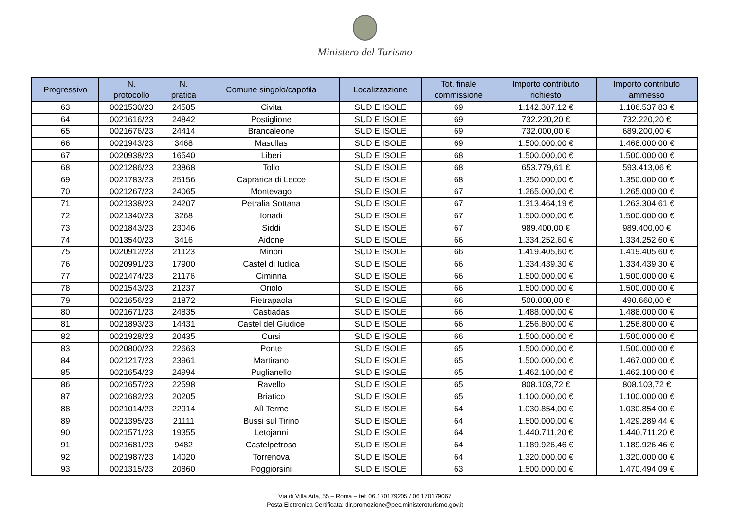Ministero del Turismo
| Progressivo | N. protocollo | N. pratica | Comune singolo/capofila | Localizzazione | Tot. finale commissione | Importo contributo richiesto | Importo contributo ammesso |
| --- | --- | --- | --- | --- | --- | --- | --- |
| 63 | 0021530/23 | 24585 | Civita | SUD E ISOLE | 69 | 1.142.307,12 € | 1.106.537,83 € |
| 64 | 0021616/23 | 24842 | Postiglione | SUD E ISOLE | 69 | 732.220,20 € | 732.220,20 € |
| 65 | 0021676/23 | 24414 | Brancaleone | SUD E ISOLE | 69 | 732.000,00 € | 689.200,00 € |
| 66 | 0021943/23 | 3468 | Masullas | SUD E ISOLE | 69 | 1.500.000,00 € | 1.468.000,00 € |
| 67 | 0020938/23 | 16540 | Liberi | SUD E ISOLE | 68 | 1.500.000,00 € | 1.500.000,00 € |
| 68 | 0021286/23 | 23868 | Tollo | SUD E ISOLE | 68 | 653.779,61 € | 593.413,06 € |
| 69 | 0021783/23 | 25156 | Caprarica di Lecce | SUD E ISOLE | 68 | 1.350.000,00 € | 1.350.000,00 € |
| 70 | 0021267/23 | 24065 | Montevago | SUD E ISOLE | 67 | 1.265.000,00 € | 1.265.000,00 € |
| 71 | 0021338/23 | 24207 | Petralia Sottana | SUD E ISOLE | 67 | 1.313.464,19 € | 1.263.304,61 € |
| 72 | 0021340/23 | 3268 | Ionadi | SUD E ISOLE | 67 | 1.500.000,00 € | 1.500.000,00 € |
| 73 | 0021843/23 | 23046 | Siddi | SUD E ISOLE | 67 | 989.400,00 € | 989.400,00 € |
| 74 | 0013540/23 | 3416 | Aidone | SUD E ISOLE | 66 | 1.334.252,60 € | 1.334.252,60 € |
| 75 | 0020912/23 | 21123 | Minori | SUD E ISOLE | 66 | 1.419.405,60 € | 1.419.405,60 € |
| 76 | 0020991/23 | 17900 | Castel di Iudica | SUD E ISOLE | 66 | 1.334.439,30 € | 1.334.439,30 € |
| 77 | 0021474/23 | 21176 | Ciminna | SUD E ISOLE | 66 | 1.500.000,00 € | 1.500.000,00 € |
| 78 | 0021543/23 | 21237 | Oriolo | SUD E ISOLE | 66 | 1.500.000,00 € | 1.500.000,00 € |
| 79 | 0021656/23 | 21872 | Pietrapaola | SUD E ISOLE | 66 | 500.000,00 € | 490.660,00 € |
| 80 | 0021671/23 | 24835 | Castiadas | SUD E ISOLE | 66 | 1.488.000,00 € | 1.488.000,00 € |
| 81 | 0021893/23 | 14431 | Castel del Giudice | SUD E ISOLE | 66 | 1.256.800,00 € | 1.256.800,00 € |
| 82 | 0021928/23 | 20435 | Cursi | SUD E ISOLE | 66 | 1.500.000,00 € | 1.500.000,00 € |
| 83 | 0020800/23 | 22663 | Ponte | SUD E ISOLE | 65 | 1.500.000,00 € | 1.500.000,00 € |
| 84 | 0021217/23 | 23961 | Martirano | SUD E ISOLE | 65 | 1.500.000,00 € | 1.467.000,00 € |
| 85 | 0021654/23 | 24994 | Puglianello | SUD E ISOLE | 65 | 1.462.100,00 € | 1.462.100,00 € |
| 86 | 0021657/23 | 22598 | Ravello | SUD E ISOLE | 65 | 808.103,72 € | 808.103,72 € |
| 87 | 0021682/23 | 20205 | Briatico | SUD E ISOLE | 65 | 1.100.000,00 € | 1.100.000,00 € |
| 88 | 0021014/23 | 22914 | Alì Terme | SUD E ISOLE | 64 | 1.030.854,00 € | 1.030.854,00 € |
| 89 | 0021395/23 | 21111 | Bussi sul Tirino | SUD E ISOLE | 64 | 1.500.000,00 € | 1.429.289,44 € |
| 90 | 0021571/23 | 19355 | Letojanni | SUD E ISOLE | 64 | 1.440.711,20 € | 1.440.711,20 € |
| 91 | 0021681/23 | 9482 | Castelpetroso | SUD E ISOLE | 64 | 1.189.926,46 € | 1.189.926,46 € |
| 92 | 0021987/23 | 14020 | Torrenova | SUD E ISOLE | 64 | 1.320.000,00 € | 1.320.000,00 € |
| 93 | 0021315/23 | 20860 | Poggiorsini | SUD E ISOLE | 63 | 1.500.000,00 € | 1.470.494,09 € |
Via di Villa Ada, 55 – Roma – tel: 06.170179205 / 06.170179067
Posta Elettronica Certificata: dir.promozione@pec.ministeroturismo.gov.it